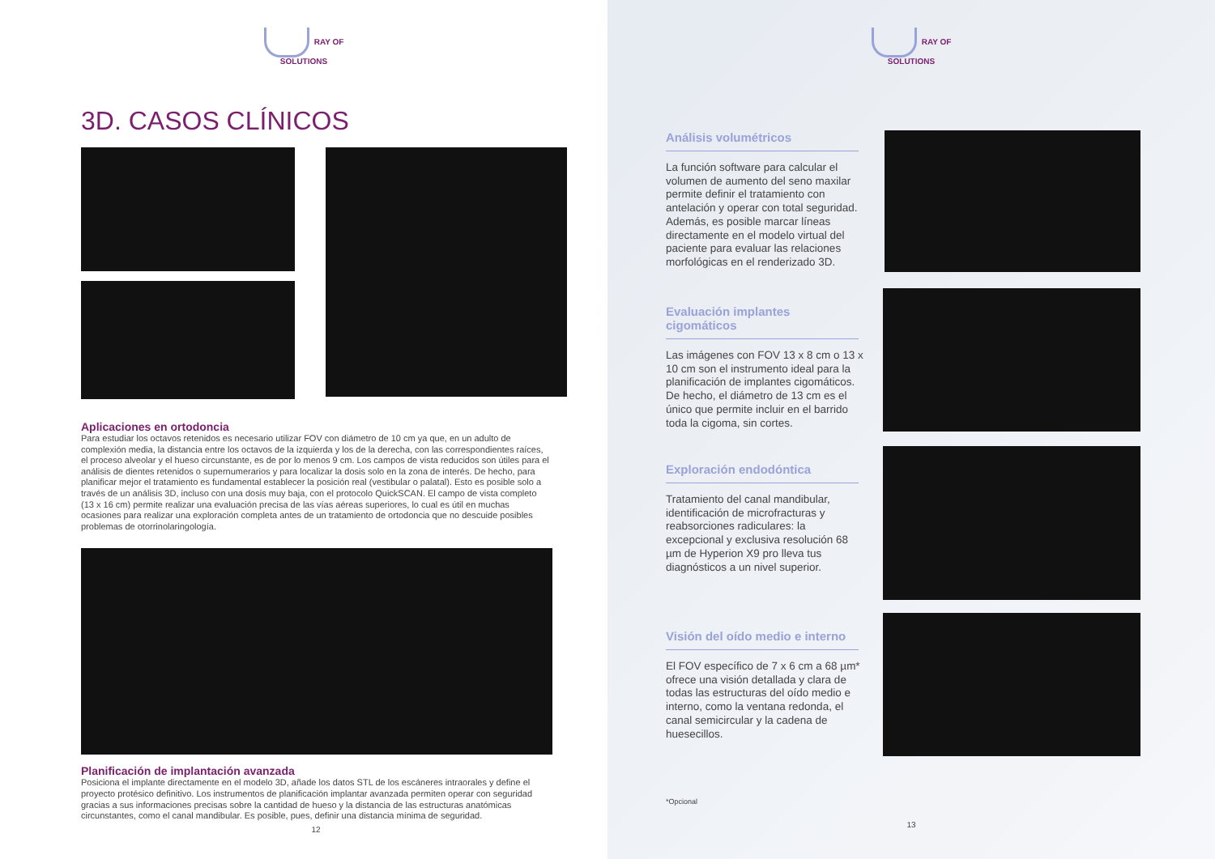RAY OF
SOLUTIONS
3D. CASOS CLÍNICOS
Aplicaciones en ortodoncia
Para estudiar los octavos retenidos es necesario utilizar FOV con diámetro de 10 cm ya que, en un adulto de complexión media, la distancia entre los octavos de la izquierda y los de la derecha, con las correspondientes raíces, el proceso alveolar y el hueso circunstante, es de por lo menos 9 cm. Los campos de vista reducidos son útiles para el análisis de dientes retenidos o supernumerarios y para localizar la dosis solo en la zona de interés. De hecho, para planificar mejor el tratamiento es fundamental establecer la posición real (vestibular o palatal). Esto es posible solo a través de un análisis 3D, incluso con una dosis muy baja, con el protocolo QuickSCAN. El campo de vista completo (13 x 16 cm) permite realizar una evaluación precisa de las vías aéreas superiores, lo cual es útil en muchas ocasiones para realizar una exploración completa antes de un tratamiento de ortodoncia que no descuide posibles problemas de otorrinolaringología.
Planificación de implantación avanzada
Posiciona el implante directamente en el modelo 3D, añade los datos STL de los escáneres intraorales y define el proyecto protésico definitivo. Los instrumentos de planificación implantar avanzada permiten operar con seguridad gracias a sus informaciones precisas sobre la cantidad de hueso y la distancia de las estructuras anatómicas circunstantes, como el canal mandibular. Es posible, pues, definir una distancia mínima de seguridad.
12
RAY OF
SOLUTIONS
Análisis volumétricos
La función software para calcular el volumen de aumento del seno maxilar permite definir el tratamiento con antelación y operar con total seguridad.
Además, es posible marcar líneas directamente en el modelo virtual del paciente para evaluar las relaciones morfológicas en el renderizado 3D.
Evaluación implantes cigomáticos
Las imágenes con FOV 13 x 8 cm o 13 x 10 cm son el instrumento ideal para la planificación de implantes cigomáticos. De hecho, el diámetro de 13 cm es el único que permite incluir en el barrido toda la cigoma, sin cortes.
Exploración endodóntica
Tratamiento del canal mandibular, identificación de microfracturas y reabsorciones radiculares: la excepcional y exclusiva resolución 68 µm de Hyperion X9 pro lleva tus diagnósticos a un nivel superior.
Visión del oído medio e interno
El FOV específico de 7 x 6 cm a 68 µm* ofrece una visión detallada y clara de todas las estructuras del oído medio e interno, como la ventana redonda, el canal semicircular y la cadena de huesecillos.
*Opcional
13